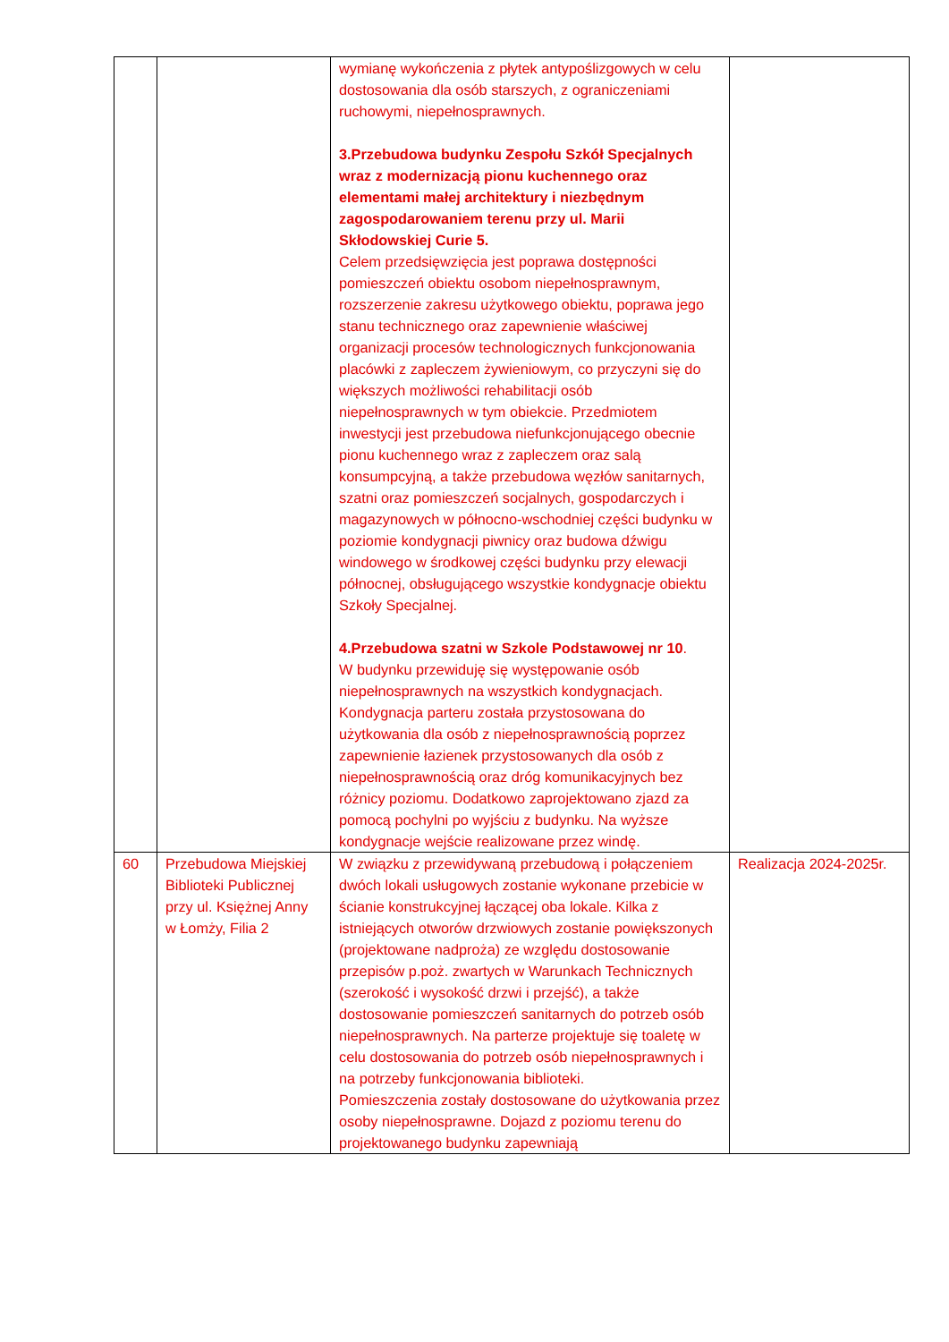| | | wymianę wykończenia z płytek antypoślizgowych w celu dostosowania dla osób starszych, z ograniczeniami ruchowymi, niepełnosprawnych. 3.Przebudowa budynku Zespołu Szkół Specjalnych wraz z modernizacją pionu kuchennego oraz elementami małej architektury i niezbędnym zagospodarowaniem terenu przy ul. Marii Skłodowskiej Curie 5. Celem przedsięwzięcia jest poprawa dostępności pomieszczeń obiektu osobom niepełnosprawnym, rozszerzenie zakresu użytkowego obiektu, poprawa jego stanu technicznego oraz zapewnienie właściwej organizacji procesów technologicznych funkcjonowania placówki z zapleczem żywieniowym, co przyczyni się do większych możliwości rehabilitacji osób niepełnosprawnych w tym obiekcie. Przedmiotem inwestycji jest przebudowa niefunkcjonującego obecnie pionu kuchennego wraz z zapleczem oraz salą konsumpcyjną, a także przebudowa węzłów sanitarnych, szatni oraz pomieszczeń socjalnych, gospodarczych i magazynowych w północno-wschodniej części budynku w poziomie kondygnacji piwnicy oraz budowa dźwigu windowego w środkowej części budynku przy elewacji północnej, obsługującego wszystkie kondygnacje obiektu Szkoły Specjalnej. 4.Przebudowa szatni w Szkole Podstawowej nr 10 . W budynku przewiduję się występowanie osób niepełnosprawnych na wszystkich kondygnacjach. Kondygnacja parteru została przystosowana do użytkowania dla osób z niepełnosprawnością poprzez zapewnienie łazienek przystosowanych dla osób z niepełnosprawnością oraz dróg komunikacyjnych bez różnicy poziomu. Dodatkowo zaprojektowano zjazd za pomocą pochylni po wyjściu z budynku. Na wyższe kondygnacje wejście realizowane przez windę. | |
| 60 | Przebudowa Miejskiej Biblioteki Publicznej przy ul. Księżnej Anny w Łomży, Filia 2 | W związku z przewidywaną przebudową i połączeniem dwóch lokali usługowych zostanie wykonane przebicie w ścianie konstrukcyjnej łączącej oba lokale. Kilka z istniejących otworów drzwiowych zostanie powiększonych (projektowane nadproża) ze względu dostosowanie przepisów p.poż. zwartych w Warunkach Technicznych (szerokość i wysokość drzwi i przejść), a także dostosowanie pomieszczeń sanitarnych do potrzeb osób niepełnosprawnych. Na parterze projektuje się toaletę w celu dostosowania do potrzeb osób niepełnosprawnych i na potrzeby funkcjonowania biblioteki. Pomieszczenia zostały dostosowane do użytkowania przez osoby niepełnosprawne. Dojazd z poziomu terenu do projektowanego budynku zapewniają | Realizacja 2024-2025r. |